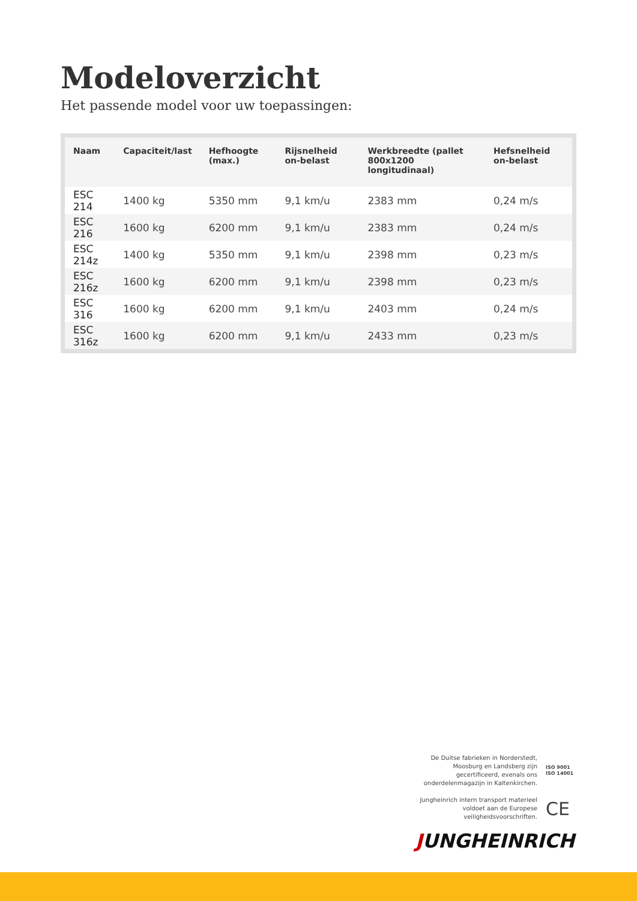Modeloverzicht
Het passende model voor uw toepassingen:
| Naam | Capaciteit/last | Hefhoogte (max.) | Rijsnelheid on-belast | Werkbreedte (pallet 800x1200 longitudinaal) | Hefsnelheid on-belast |
| --- | --- | --- | --- | --- | --- |
| ESC 214 | 1400 kg | 5350 mm | 9,1 km/u | 2383 mm | 0,24 m/s |
| ESC 216 | 1600 kg | 6200 mm | 9,1 km/u | 2383 mm | 0,24 m/s |
| ESC 214z | 1400 kg | 5350 mm | 9,1 km/u | 2398 mm | 0,23 m/s |
| ESC 216z | 1600 kg | 6200 mm | 9,1 km/u | 2398 mm | 0,23 m/s |
| ESC 316 | 1600 kg | 6200 mm | 9,1 km/u | 2403 mm | 0,24 m/s |
| ESC 316z | 1600 kg | 6200 mm | 9,1 km/u | 2433 mm | 0,23 m/s |
De Duitse fabrieken in Norderstedt,
Moosburg en Landsberg zijn
gecertificeerd, evenals ons
onderdelenmagazijn in Kaltenkirchen.
ISO 9001
ISO 14001
Jungheinrich intern transport materieel
voldoet aan de Europese
veiligheidsvoorschriften.
CE
JUNGHEINRICH